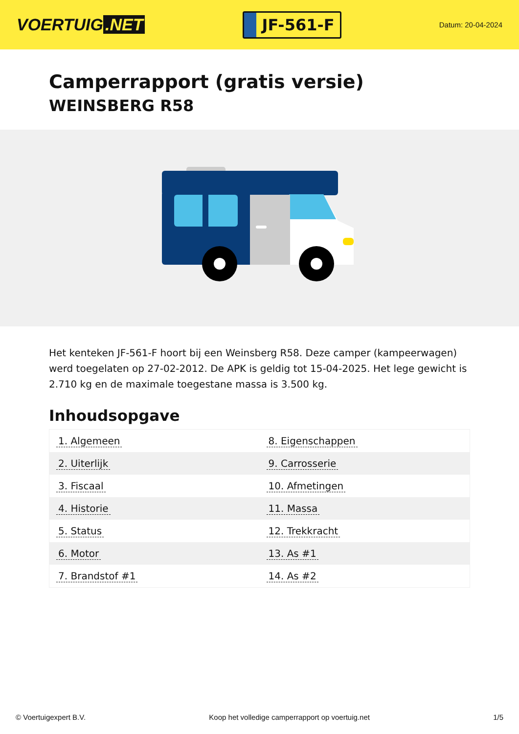VOERTUIG.NET
JF-561-F
Datum: 20-04-2024
Camperrapport (gratis versie)
WEINSBERG R58
Het kenteken JF-561-F hoort bij een Weinsberg R58. Deze camper (kampeerwagen) werd toegelaten op 27-02-2012. De APK is geldig tot 15-04-2025. Het lege gewicht is 2.710 kg en de maximale toegestane massa is 3.500 kg.
Inhoudsopgave
| 1. Algemeen | 8. Eigenschappen |
| 2. Uiterlijk | 9. Carrosserie |
| 3. Fiscaal | 10. Afmetingen |
| 4. Historie | 11. Massa |
| 5. Status | 12. Trekkracht |
| 6. Motor | 13. As #1 |
| 7. Brandstof #1 | 14. As #2 |
© Voertuigexpert B.V. Koop het volledige camperrapport op voertuig.net 1/5